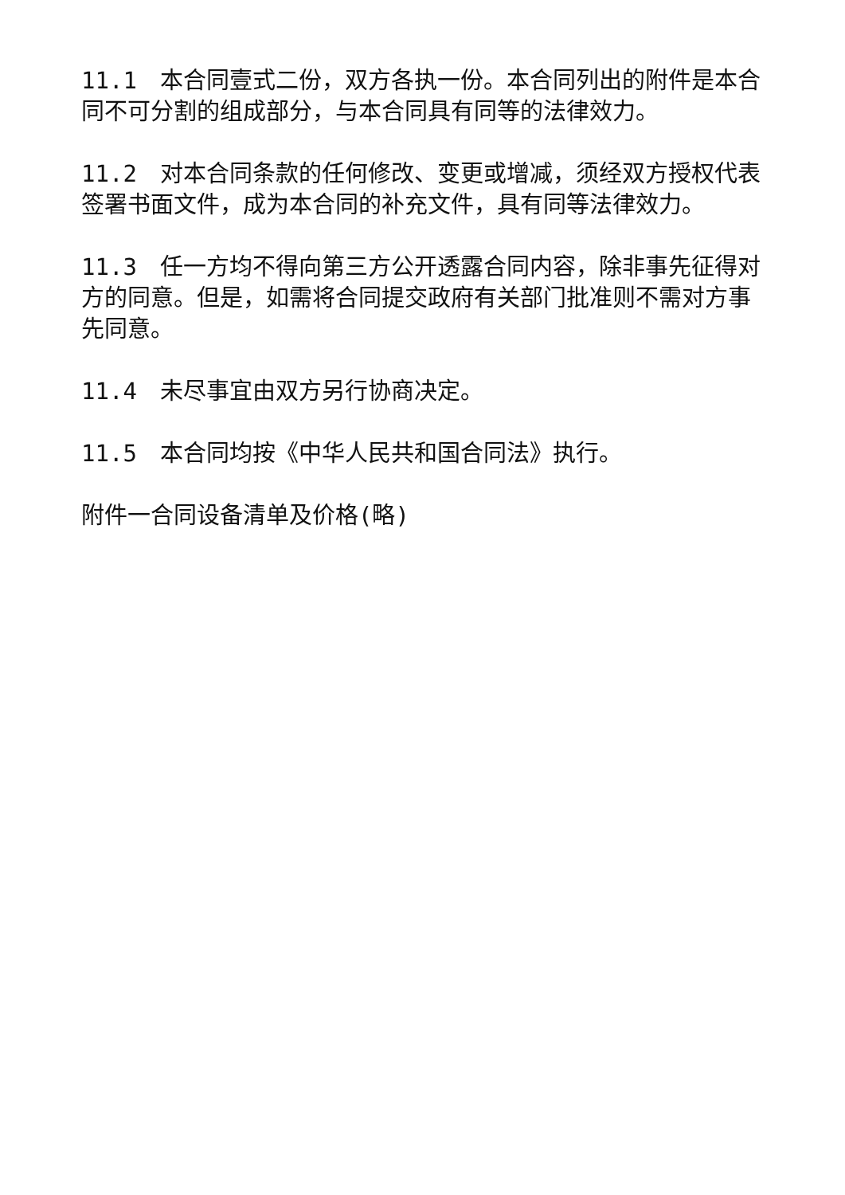11.1　本合同壹式二份，双方各执一份。本合同列出的附件是本合同不可分割的组成部分，与本合同具有同等的法律效力。
11.2　对本合同条款的任何修改、变更或增减，须经双方授权代表签署书面文件，成为本合同的补充文件，具有同等法律效力。
11.3　任一方均不得向第三方公开透露合同内容，除非事先征得对方的同意。但是，如需将合同提交政府有关部门批准则不需对方事先同意。
11.4　未尽事宜由双方另行协商决定。
11.5　本合同均按《中华人民共和国合同法》执行。
附件一合同设备清单及价格(略)